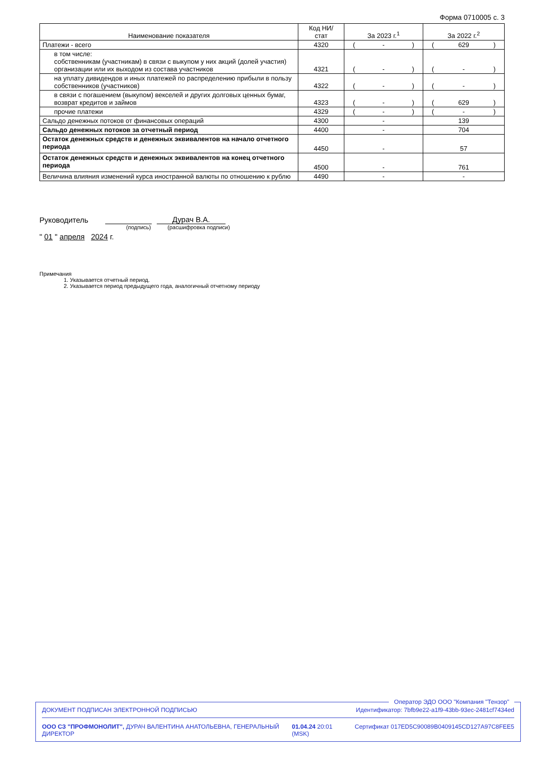Форма 0710005 с. 3
| Наименование показателя | Код НИ/ стат | За 2023 г.<sup>1</sup> | За 2022 г.<sup>2</sup> |
| --- | --- | --- | --- |
| Платежи - всего | 4320 | ( - ) | ( 629 ) |
| в том числе: собственникам (участникам) в связи с выкупом у них акций (долей участия) организации или их выходом из состава участников | 4321 | ( - ) | ( - ) |
| на уплату дивидендов и иных платежей по распределению прибыли в пользу собственников (участников) | 4322 | ( - ) | ( - ) |
| в связи с погашением (выкупом) векселей и других долговых ценных бумаг, возврат кредитов и займов | 4323 | ( - ) | ( 629 ) |
| прочие платежи | 4329 | ( - ) | ( - ) |
| Сальдо денежных потоков от финансовых операций | 4300 | - | 139 |
| Сальдо денежных потоков за отчетный период | 4400 | - | 704 |
| Остаток денежных средств и денежных эквивалентов на начало отчетного периода | 4450 | - | 57 |
| Остаток денежных средств и денежных эквивалентов на конец отчетного периода | 4500 | - | 761 |
| Величина влияния изменений курса иностранной валюты по отношению к рублю | 4490 | - | - |
Руководитель Дурач В.А.
(подпись) (расшифровка подписи)
" 01 " апреля 2024 г.
Примечания
1. Указывается отчетный период.
2. Указывается период предыдущего года, аналогичный отчетному периоду
Оператор ЭДО ООО "Компания "Тензор"
ДОКУМЕНТ ПОДПИСАН ЭЛЕКТРОННОЙ ПОДПИСЬЮ Идентификатор: 7bfb9e22-a1f9-43bb-93ec-2481cf7434ed
ООО СЗ "ПРОФМОНОЛИТ", ДУРАЧ ВАЛЕНТИНА АНАТОЛЬЕВНА, ГЕНЕРАЛЬНЫЙ ДИРЕКТОР 01.04.24 20:01 (MSK) Сертификат 017ED5C90089B0409145CD127A97C8FEE5